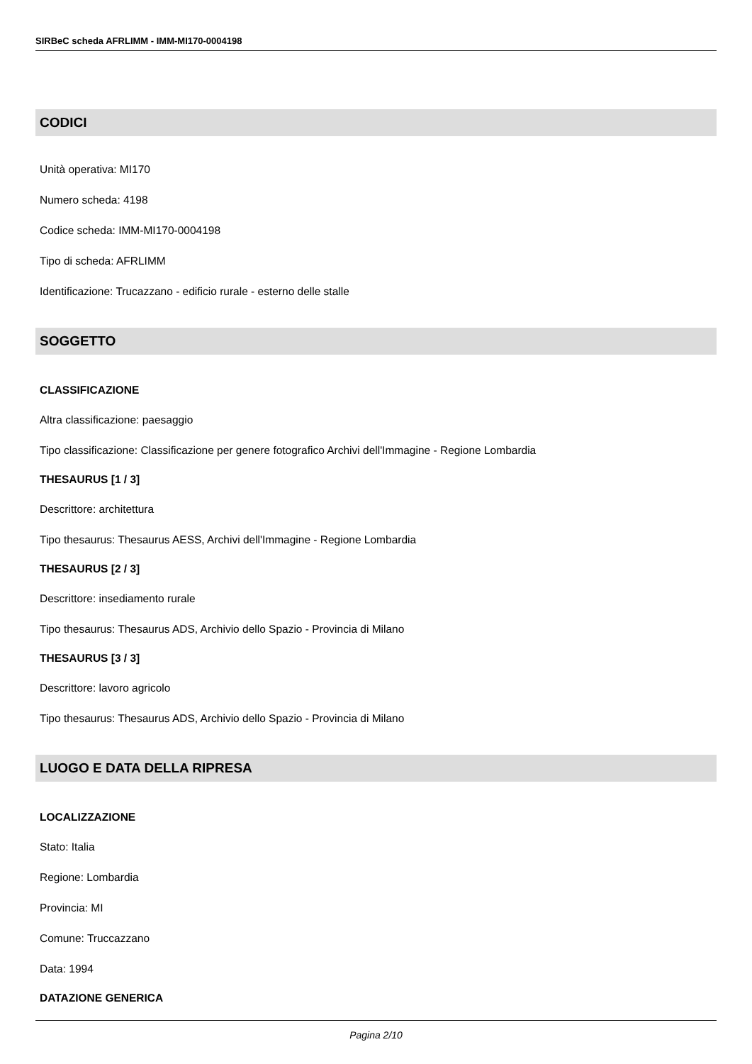SIRBeC scheda AFRLIMM - IMM-MI170-0004198
CODICI
Unità operativa: MI170
Numero scheda: 4198
Codice scheda: IMM-MI170-0004198
Tipo di scheda: AFRLIMM
Identificazione: Trucazzano - edificio rurale - esterno delle stalle
SOGGETTO
CLASSIFICAZIONE
Altra classificazione: paesaggio
Tipo classificazione: Classificazione per genere fotografico Archivi dell'Immagine - Regione Lombardia
THESAURUS [1 / 3]
Descrittore: architettura
Tipo thesaurus: Thesaurus AESS, Archivi dell'Immagine - Regione Lombardia
THESAURUS [2 / 3]
Descrittore: insediamento rurale
Tipo thesaurus: Thesaurus ADS, Archivio dello Spazio - Provincia di Milano
THESAURUS [3 / 3]
Descrittore: lavoro agricolo
Tipo thesaurus: Thesaurus ADS, Archivio dello Spazio - Provincia di Milano
LUOGO E DATA DELLA RIPRESA
LOCALIZZAZIONE
Stato: Italia
Regione: Lombardia
Provincia: MI
Comune: Truccazzano
Data: 1994
DATAZIONE GENERICA
Pagina 2/10